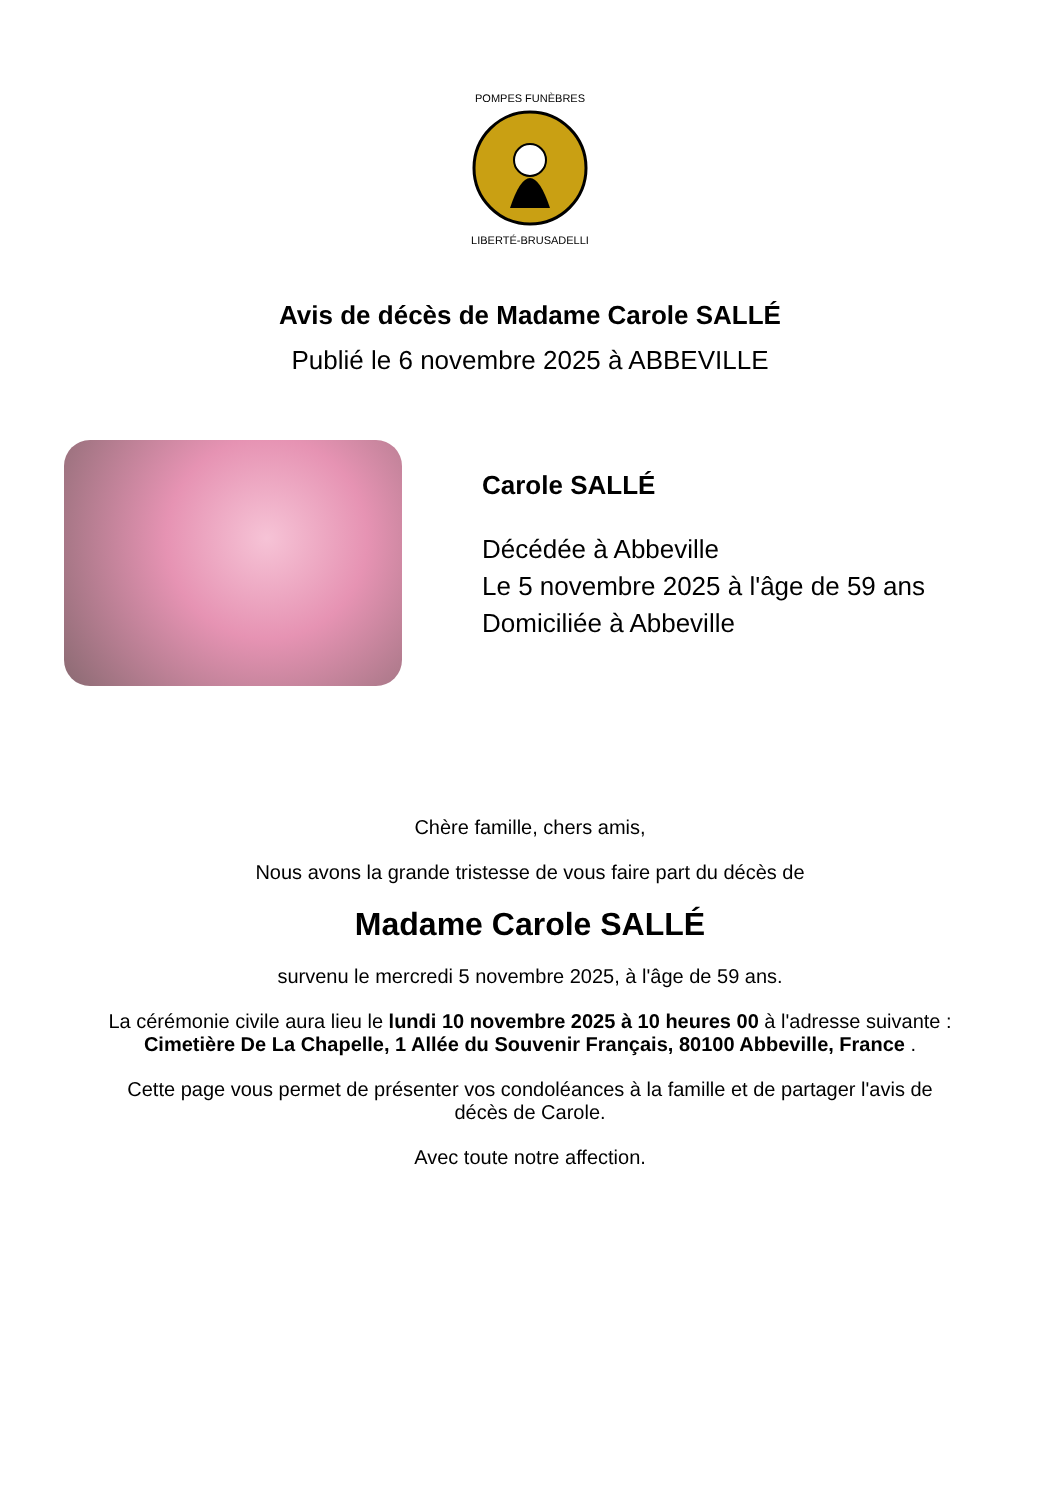POMPES FUNÈBRES
LIBERTÉ-BRUSADELLI
Avis de décès de Madame Carole SALLÉ
Publié le 6 novembre 2025 à ABBEVILLE
Carole SALLÉ
Décédée à Abbeville
Le 5 novembre 2025 à l'âge de 59 ans
Domiciliée à Abbeville
Chère famille, chers amis,
Nous avons la grande tristesse de vous faire part du décès de
Madame Carole SALLÉ
survenu le mercredi 5 novembre 2025, à l'âge de 59 ans.
La cérémonie civile aura lieu le lundi 10 novembre 2025 à 10 heures 00 à l'adresse suivante :
Cimetière De La Chapelle, 1 Allée du Souvenir Français, 80100 Abbeville, France .
Cette page vous permet de présenter vos condoléances à la famille et de partager l'avis de décès de Carole.
Avec toute notre affection.